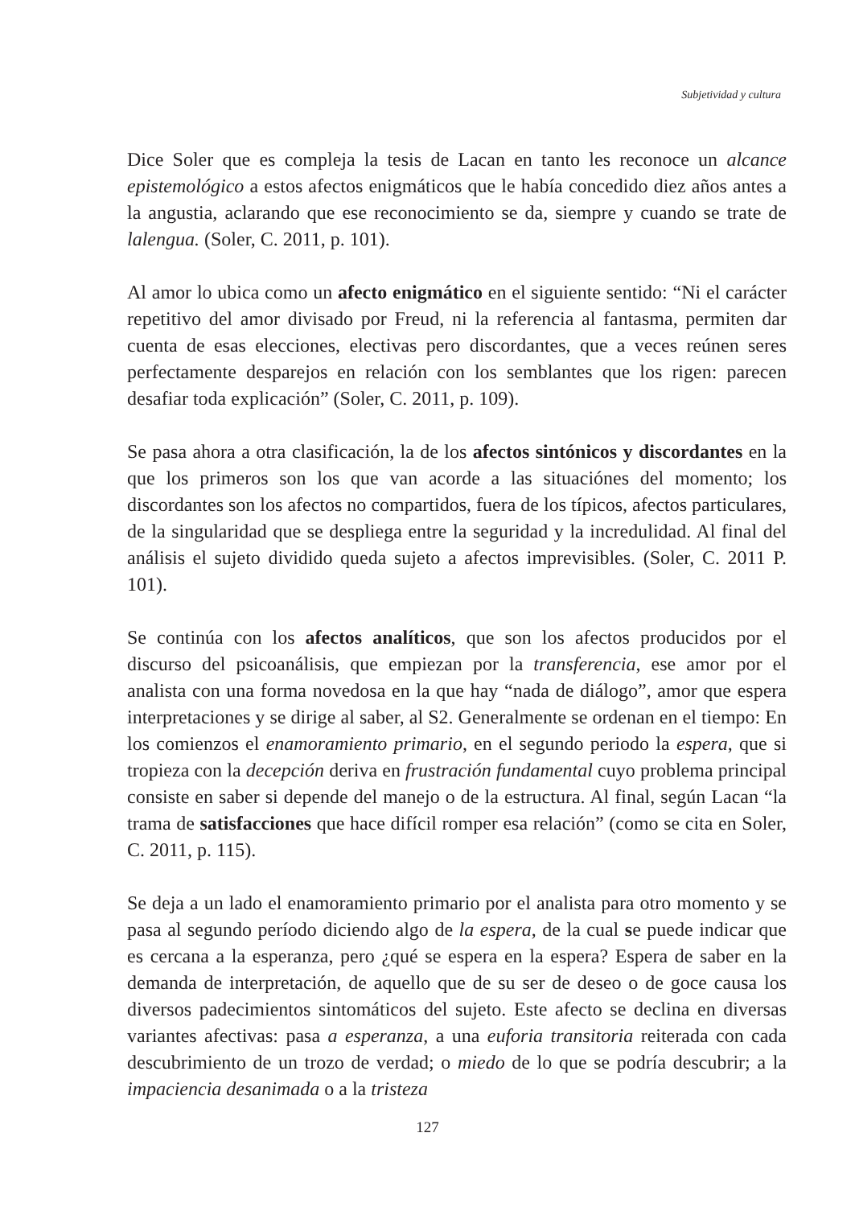Subjetividad y cultura
Dice Soler que es compleja la tesis de Lacan en tanto les reconoce un alcance epistemológico a estos afectos enigmáticos que le había concedido diez años antes a la angustia, aclarando que ese reconocimiento se da, siempre y cuando se trate de lalengua. (Soler, C. 2011, p. 101).
Al amor lo ubica como un afecto enigmático en el siguiente sentido: “Ni el carácter repetitivo del amor divisado por Freud, ni la referencia al fantasma, permiten dar cuenta de esas elecciones, electivas pero discordantes, que a veces reúnen seres perfectamente desparejos en relación con los semblantes que los rigen: parecen desafiar toda explicación” (Soler, C. 2011, p. 109).
Se pasa ahora a otra clasificación, la de los afectos sintónicos y discordantes en la que los primeros son los que van acorde a las situaciónes del momento; los discordantes son los afectos no compartidos, fuera de los típicos, afectos particulares, de la singularidad que se despliega entre la seguridad y la incredulidad. Al final del análisis el sujeto dividido queda sujeto a afectos imprevisibles. (Soler, C. 2011 P. 101).
Se continúa con los afectos analíticos, que son los afectos producidos por el discurso del psicoanálisis, que empiezan por la transferencia, ese amor por el analista con una forma novedosa en la que hay “nada de diálogo”, amor que espera interpretaciones y se dirige al saber, al S2. Generalmente se ordenan en el tiempo: En los comienzos el enamoramiento primario, en el segundo periodo la espera, que si tropieza con la decepción deriva en frustración fundamental cuyo problema principal consiste en saber si depende del manejo o de la estructura. Al final, según Lacan “la trama de satisfacciones que hace difícil romper esa relación” (como se cita en Soler, C. 2011, p. 115).
Se deja a un lado el enamoramiento primario por el analista para otro momento y se pasa al segundo período diciendo algo de la espera, de la cual se puede indicar que es cercana a la esperanza, pero ¿qué se espera en la espera? Espera de saber en la demanda de interpretación, de aquello que de su ser de deseo o de goce causa los diversos padecimientos sintomáticos del sujeto. Este afecto se declina en diversas variantes afectivas: pasa a esperanza, a una euforia transitoria reiterada con cada descubrimiento de un trozo de verdad; o miedo de lo que se podría descubrir; a la impaciencia desanimada o a la tristeza
127